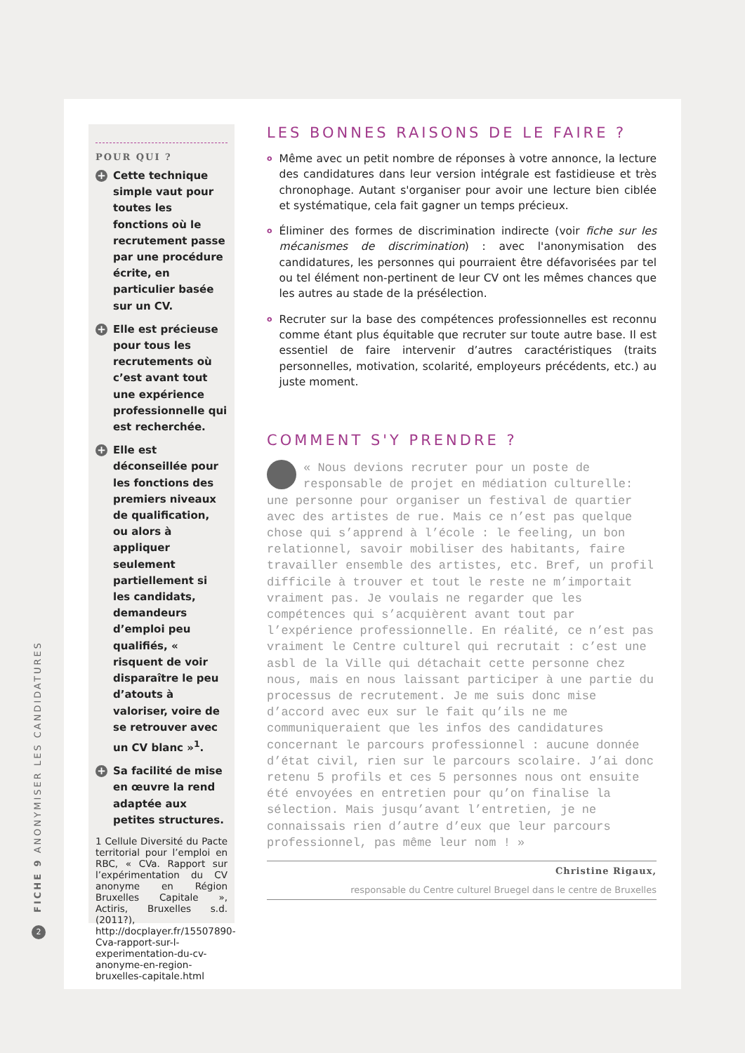POUR QUI ?
+ Cette technique simple vaut pour toutes les fonctions où le recrutement passe par une procédure écrite, en particulier basée sur un CV.
+ Elle est précieuse pour tous les recrutements où c’est avant tout une expérience professionnelle qui est recherchée.
+ Elle est déconseillée pour les fonctions des premiers niveaux de qualification, ou alors à appliquer seulement partiellement si les candidats, demandeurs d’emploi peu qualifiés, « risquent de voir disparaître le peu d’atouts à valoriser, voire de se retrouver avec un CV blanc »<sup>1</sup>.
+ Sa facilité de mise en œuvre la rend adaptée aux petites structures.
1 Cellule Diversité du Pacte territorial pour l’emploi en RBC, « CVa. Rapport sur l’expérimentation du CV anonyme en Région Bruxelles Capitale », Actiris, Bruxelles s.d. (2011?), http://docplayer.fr/15507890-Cva-rapport-sur-l-experimentation-du-cv-anonyme-en-region-bruxelles-capitale.html
LES BONNES RAISONS DE LE FAIRE ?
o Même avec un petit nombre de réponses à votre annonce, la lecture des candidatures dans leur version intégrale est fastidieuse et très chronophage. Autant s'organiser pour avoir une lecture bien ciblée et systématique, cela fait gagner un temps précieux.
o Éliminer des formes de discrimination indirecte (voir fiche sur les mécanismes de discrimination) : avec l'anonymisation des candidatures, les personnes qui pourraient être défavorisées par tel ou tel élément non-pertinent de leur CV ont les mêmes chances que les autres au stade de la présélection.
o Recruter sur la base des compétences professionnelles est reconnu comme étant plus équitable que recruter sur toute autre base. Il est essentiel de faire intervenir d’autres caractéristiques (traits personnelles, motivation, scolarité, employeurs précédents, etc.) au juste moment.
COMMENT S'Y PRENDRE ?
« Nous devions recruter pour un poste de responsable de projet en médiation culturelle: une personne pour organiser un festival de quartier avec des artistes de rue. Mais ce n’est pas quelque chose qui s’apprend à l’école : le feeling, un bon relationnel, savoir mobiliser des habitants, faire travailler ensemble des artistes, etc. Bref, un profil difficile à trouver et tout le reste ne m’importait vraiment pas. Je voulais ne regarder que les compétences qui s’acquièrent avant tout par l’expérience professionnelle. En réalité, ce n’est pas vraiment le Centre culturel qui recrutait : c’est une asbl de la Ville qui détachait cette personne chez nous, mais en nous laissant participer à une partie du processus de recrutement. Je me suis donc mise d’accord avec eux sur le fait qu’ils ne me communiqueraient que les infos des candidatures concernant le parcours professionnel : aucune donnée d’état civil, rien sur le parcours scolaire. J’ai donc retenu 5 profils et ces 5 personnes nous ont ensuite été envoyées en entretien pour qu’on finalise la sélection. Mais jusqu’avant l’entretien, je ne connaissais rien d’autre d’eux que leur parcours professionnel, pas même leur nom ! »
Christine Rigaux,
responsable du Centre culturel Bruegel dans le centre de Bruxelles
FICHE 9 ANONYMISER LES CANDIDATURES
2